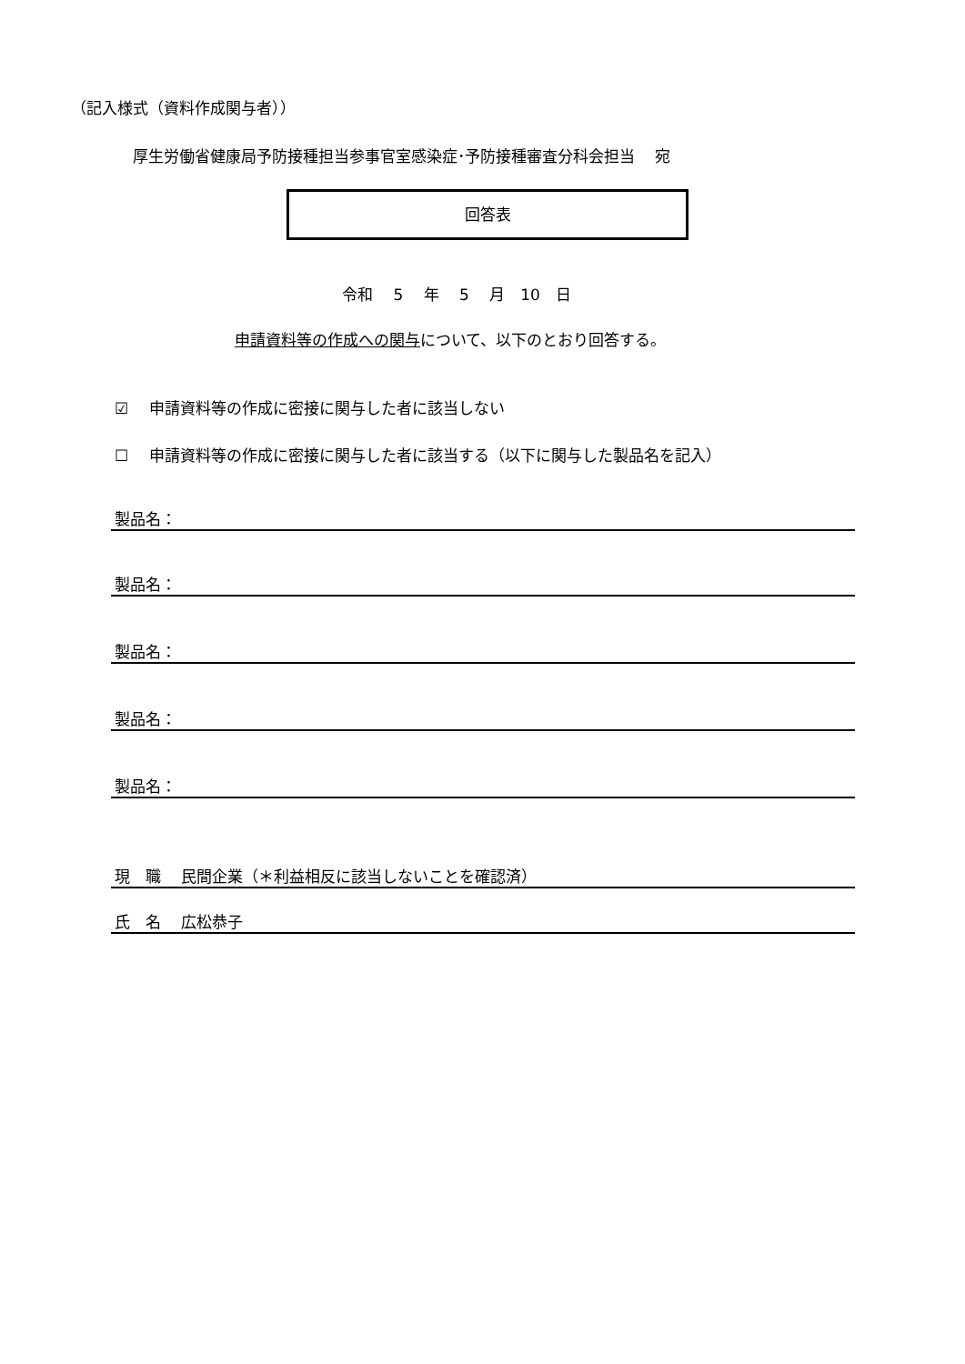（記入様式（資料作成関与者））
厚生労働省健康局予防接種担当参事官室感染症･予防接種審査分科会担当　 宛
回答表
令和　 5　 年　 5　 月　10　日
申請資料等の作成への関与について、以下のとおり回答する。
☑　 申請資料等の作成に密接に関与した者に該当しない
☐　 申請資料等の作成に密接に関与した者に該当する（以下に関与した製品名を記入）
製品名：
製品名：
製品名：
製品名：
製品名：
現　職　 民間企業（＊利益相反に該当しないことを確認済）
氏　名　 広松恭子